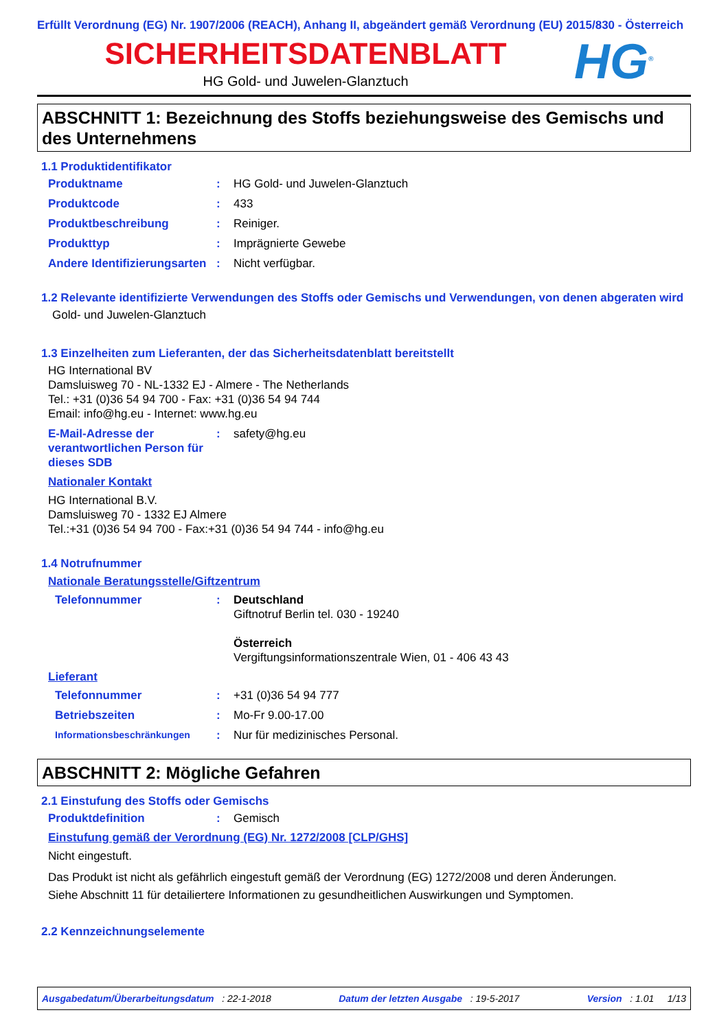Erfüllt Verordnung (EG) Nr. 1907/2006 (REACH), Anhang II, abgeändert gemäß Verordnung (EU) 2015/830 - Österreich
SICHERHEITSDATENBLATT
HG Gold- und Juwelen-Glanztuch
HG<sup>®</sup>
ABSCHNITT 1: Bezeichnung des Stoffs beziehungsweise des Gemischs und des Unternehmens
1.1 Produktidentifikator
Produktname : HG Gold- und Juwelen-Glanztuch
Produktcode : 433
Produktbeschreibung : Reiniger.
Produkttyp : Imprägnierte Gewebe
Andere Identifizierungsarten
: Nicht verfügbar.
1.2 Relevante identifizierte Verwendungen des Stoffs oder Gemischs und Verwendungen, von denen abgeraten wird
Gold- und Juwelen-Glanztuch
1.3 Einzelheiten zum Lieferanten, der das Sicherheitsdatenblatt bereitstellt
HG International BV
Damsluisweg 70 - NL-1332 EJ - Almere - The Netherlands
Tel.: +31 (0)36 54 94 700 - Fax: +31 (0)36 54 94 744
Email: info@hg.eu - Internet: www.hg.eu
E-Mail-Adresse der verantwortlichen Person für dieses SDB
: safety@hg.eu
Nationaler Kontakt
HG International B.V.
Damsluisweg 70 - 1332 EJ Almere
Tel.:+31 (0)36 54 94 700 - Fax:+31 (0)36 54 94 744 - info@hg.eu
1.4 Notrufnummer
Nationale Beratungsstelle/Giftzentrum
Telefonnummer : Deutschland
Giftnotruf Berlin tel. 030 - 19240
Österreich
Vergiftungsinformationszentrale Wien, 01 - 406 43 43
Lieferant
Telefonnummer : +31 (0)36 54 94 777
Betriebszeiten : Mo-Fr 9.00-17.00
Informationsbeschränkungen
: Nur für medizinisches Personal.
ABSCHNITT 2: Mögliche Gefahren
2.1 Einstufung des Stoffs oder Gemischs
Produktdefinition : Gemisch
Einstufung gemäß der Verordnung (EG) Nr. 1272/2008 [CLP/GHS]
Nicht eingestuft.
Das Produkt ist nicht als gefährlich eingestuft gemäß der Verordnung (EG) 1272/2008 und deren Änderungen.
Siehe Abschnitt 11 für detailiertere Informationen zu gesundheitlichen Auswirkungen und Symptomen.
2.2 Kennzeichnungselemente
Ausgabedatum/Überarbeitungsdatum : 22-1-2018 Datum der letzten Ausgabe : 19-5-2017 Version : 1.01 1/13